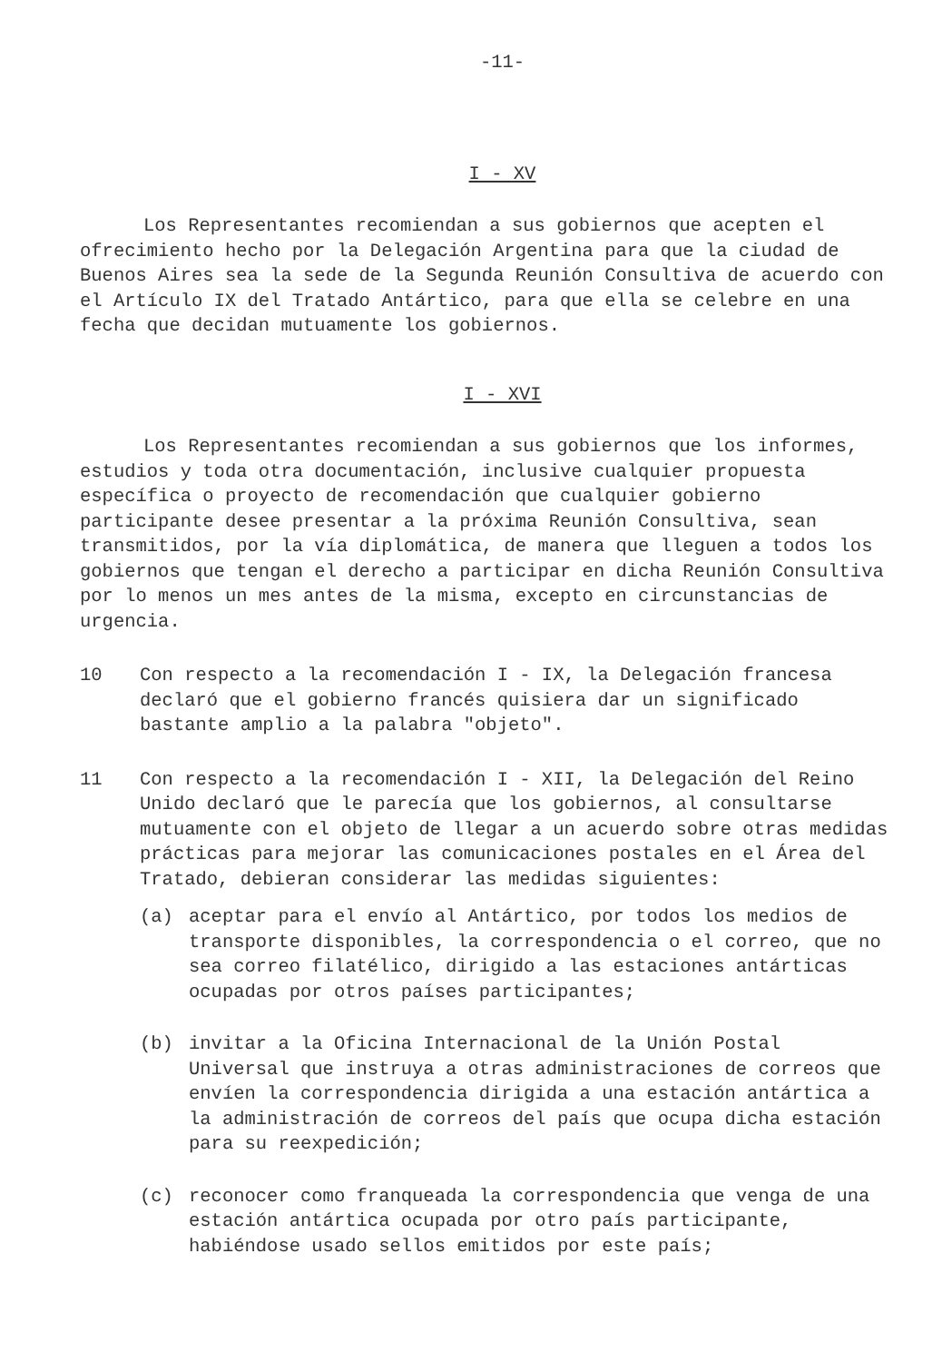-11-
I - XV
Los Representantes recomiendan a sus gobiernos que acepten el ofrecimiento hecho por la Delegación Argentina para que la ciudad de Buenos Aires sea la sede de la Segunda Reunión Consultiva de acuerdo con el Artículo IX del Tratado Antártico, para que ella se celebre en una fecha que decidan mutuamente los gobiernos.
I - XVI
Los Representantes recomiendan a sus gobiernos que los informes, estudios y toda otra documentación, inclusive cualquier propuesta específica o proyecto de recomendación que cualquier gobierno participante desee presentar a la próxima Reunión Consultiva, sean transmitidos, por la vía diplomática, de manera que lleguen a todos los gobiernos que tengan el derecho a participar en dicha Reunión Consultiva por lo menos un mes antes de la misma, excepto en circunstancias de urgencia.
10 Con respecto a la recomendación I - IX, la Delegación francesa declaró que el gobierno francés quisiera dar un significado bastante amplio a la palabra "objeto".
11 Con respecto a la recomendación I - XII, la Delegación del Reino Unido declaró que le parecía que los gobiernos, al consultarse mutuamente con el objeto de llegar a un acuerdo sobre otras medidas prácticas para mejorar las comunicaciones postales en el Área del Tratado, debieran considerar las medidas siguientes:
(a) aceptar para el envío al Antártico, por todos los medios de transporte disponibles, la correspondencia o el correo, que no sea correo filatélico, dirigido a las estaciones antárticas ocupadas por otros países participantes;
(b) invitar a la Oficina Internacional de la Unión Postal Universal que instruya a otras administraciones de correos que envíen la correspondencia dirigida a una estación antártica a la administración de correos del país que ocupa dicha estación para su reexpedición;
(c) reconocer como franqueada la correspondencia que venga de una estación antártica ocupada por otro país participante, habiéndose usado sellos emitidos por este país;